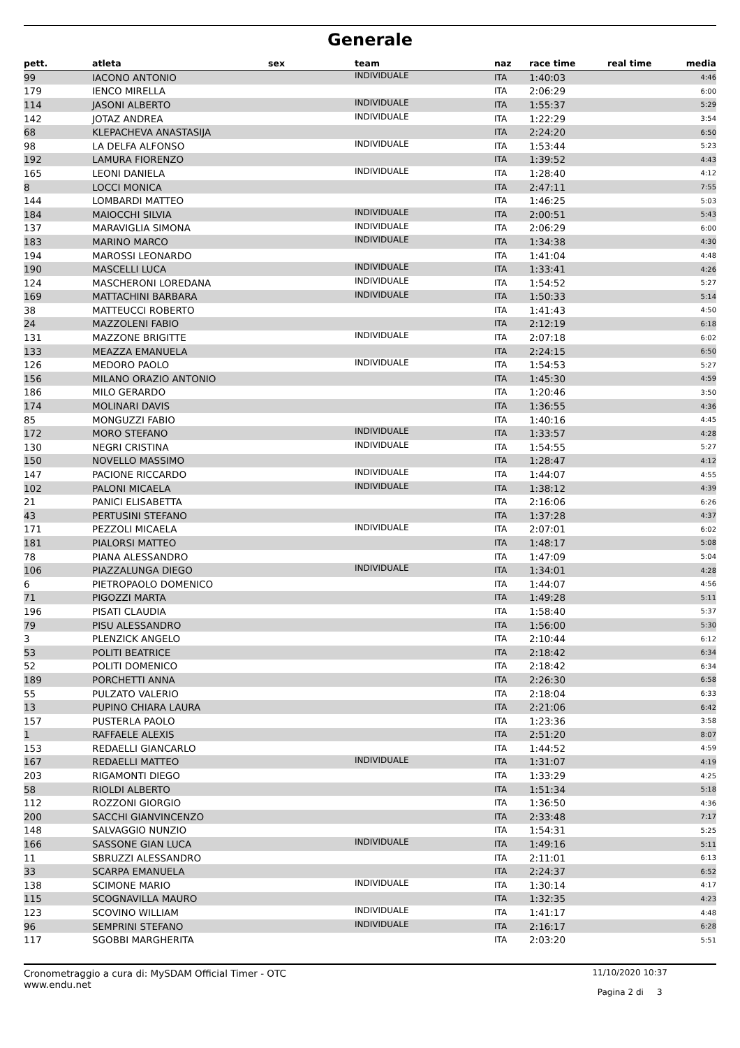Generale
| pett. | atleta | sex | team | naz | race time | real time | media |
| --- | --- | --- | --- | --- | --- | --- | --- |
| 99 | IACONO ANTONIO | | INDIVIDUALE | ITA | 1:40:03 | | 4:46 |
| 179 | IENCO MIRELLA | | | ITA | 2:06:29 | | 6:00 |
| 114 | JASONI ALBERTO | | INDIVIDUALE | ITA | 1:55:37 | | 5:29 |
| 142 | JOTAZ ANDREA | | INDIVIDUALE | ITA | 1:22:29 | | 3:54 |
| 68 | KLEPACHEVA ANASTASIJA | | | ITA | 2:24:20 | | 6:50 |
| 98 | LA DELFA ALFONSO | | INDIVIDUALE | ITA | 1:53:44 | | 5:23 |
| 192 | LAMURA FIORENZO | | | ITA | 1:39:52 | | 4:43 |
| 165 | LEONI DANIELA | | INDIVIDUALE | ITA | 1:28:40 | | 4:12 |
| 8 | LOCCI MONICA | | | ITA | 2:47:11 | | 7:55 |
| 144 | LOMBARDI MATTEO | | | ITA | 1:46:25 | | 5:03 |
| 184 | MAIOCCHI SILVIA | | INDIVIDUALE | ITA | 2:00:51 | | 5:43 |
| 137 | MARAVIGLIA SIMONA | | INDIVIDUALE | ITA | 2:06:29 | | 6:00 |
| 183 | MARINO MARCO | | INDIVIDUALE | ITA | 1:34:38 | | 4:30 |
| 194 | MAROSSI LEONARDO | | | ITA | 1:41:04 | | 4:48 |
| 190 | MASCELLI LUCA | | INDIVIDUALE | ITA | 1:33:41 | | 4:26 |
| 124 | MASCHERONI LOREDANA | | INDIVIDUALE | ITA | 1:54:52 | | 5:27 |
| 169 | MATTACHINI BARBARA | | INDIVIDUALE | ITA | 1:50:33 | | 5:14 |
| 38 | MATTEUCCI ROBERTO | | | ITA | 1:41:43 | | 4:50 |
| 24 | MAZZOLENI FABIO | | | ITA | 2:12:19 | | 6:18 |
| 131 | MAZZONE BRIGITTE | | INDIVIDUALE | ITA | 2:07:18 | | 6:02 |
| 133 | MEAZZA EMANUELA | | | ITA | 2:24:15 | | 6:50 |
| 126 | MEDORO PAOLO | | INDIVIDUALE | ITA | 1:54:53 | | 5:27 |
| 156 | MILANO ORAZIO ANTONIO | | | ITA | 1:45:30 | | 4:59 |
| 186 | MILO GERARDO | | | ITA | 1:20:46 | | 3:50 |
| 174 | MOLINARI DAVIS | | | ITA | 1:36:55 | | 4:36 |
| 85 | MONGUZZI FABIO | | | ITA | 1:40:16 | | 4:45 |
| 172 | MORO STEFANO | | INDIVIDUALE | ITA | 1:33:57 | | 4:28 |
| 130 | NEGRI CRISTINA | | INDIVIDUALE | ITA | 1:54:55 | | 5:27 |
| 150 | NOVELLO MASSIMO | | | ITA | 1:28:47 | | 4:12 |
| 147 | PACIONE RICCARDO | | INDIVIDUALE | ITA | 1:44:07 | | 4:55 |
| 102 | PALONI MICAELA | | INDIVIDUALE | ITA | 1:38:12 | | 4:39 |
| 21 | PANICI ELISABETTA | | | ITA | 2:16:06 | | 6:26 |
| 43 | PERTUSINI STEFANO | | | ITA | 1:37:28 | | 4:37 |
| 171 | PEZZOLI MICAELA | | INDIVIDUALE | ITA | 2:07:01 | | 6:02 |
| 181 | PIALORSI MATTEO | | | ITA | 1:48:17 | | 5:08 |
| 78 | PIANA ALESSANDRO | | | ITA | 1:47:09 | | 5:04 |
| 106 | PIAZZALUNGA DIEGO | | INDIVIDUALE | ITA | 1:34:01 | | 4:28 |
| 6 | PIETROPAOLO DOMENICO | | | ITA | 1:44:07 | | 4:56 |
| 71 | PIGOZZI MARTA | | | ITA | 1:49:28 | | 5:11 |
| 196 | PISATI CLAUDIA | | | ITA | 1:58:40 | | 5:37 |
| 79 | PISU ALESSANDRO | | | ITA | 1:56:00 | | 5:30 |
| 3 | PLENZICK ANGELO | | | ITA | 2:10:44 | | 6:12 |
| 53 | POLITI BEATRICE | | | ITA | 2:18:42 | | 6:34 |
| 52 | POLITI DOMENICO | | | ITA | 2:18:42 | | 6:34 |
| 189 | PORCHETTI ANNA | | | ITA | 2:26:30 | | 6:58 |
| 55 | PULZATO VALERIO | | | ITA | 2:18:04 | | 6:33 |
| 13 | PUPINO CHIARA LAURA | | | ITA | 2:21:06 | | 6:42 |
| 157 | PUSTERLA PAOLO | | | ITA | 1:23:36 | | 3:58 |
| 1 | RAFFAELE ALEXIS | | | ITA | 2:51:20 | | 8:07 |
| 153 | REDAELLI GIANCARLO | | | ITA | 1:44:52 | | 4:59 |
| 167 | REDAELLI MATTEO | | INDIVIDUALE | ITA | 1:31:07 | | 4:19 |
| 203 | RIGAMONTI DIEGO | | | ITA | 1:33:29 | | 4:25 |
| 58 | RIOLDI ALBERTO | | | ITA | 1:51:34 | | 5:18 |
| 112 | ROZZONI GIORGIO | | | ITA | 1:36:50 | | 4:36 |
| 200 | SACCHI GIANVINCENZO | | | ITA | 2:33:48 | | 7:17 |
| 148 | SALVAGGIO NUNZIO | | | ITA | 1:54:31 | | 5:25 |
| 166 | SASSONE GIAN LUCA | | INDIVIDUALE | ITA | 1:49:16 | | 5:11 |
| 11 | SBRUZZI ALESSANDRO | | | ITA | 2:11:01 | | 6:13 |
| 33 | SCARPA EMANUELA | | | ITA | 2:24:37 | | 6:52 |
| 138 | SCIMONE MARIO | | INDIVIDUALE | ITA | 1:30:14 | | 4:17 |
| 115 | SCOGNAVILLA MAURO | | | ITA | 1:32:35 | | 4:23 |
| 123 | SCOVINO WILLIAM | | INDIVIDUALE | ITA | 1:41:17 | | 4:48 |
| 96 | SEMPRINI STEFANO | | INDIVIDUALE | ITA | 2:16:17 | | 6:28 |
| 117 | SGOBBI MARGHERITA | | | ITA | 2:03:20 | | 5:51 |
Cronometraggio a cura di: MySDAM Official Timer - OTC
www.endu.net
11/10/2020 10:37
Pagina 2 di 3